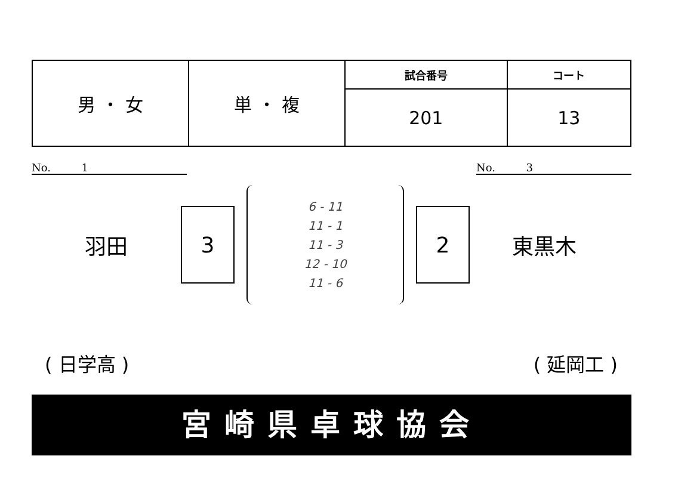| 男 ・ 女 | 単 ・ 複 | 試合番号 | コート |
| | | 201 | 13 |
No. 1 No. 3
羽田
3
6 - 11
11 - 1
11 - 3
12 - 10
11 - 6
2
東黒木
( 日学高 ) ( 延岡工 )
宮崎県卓球協会